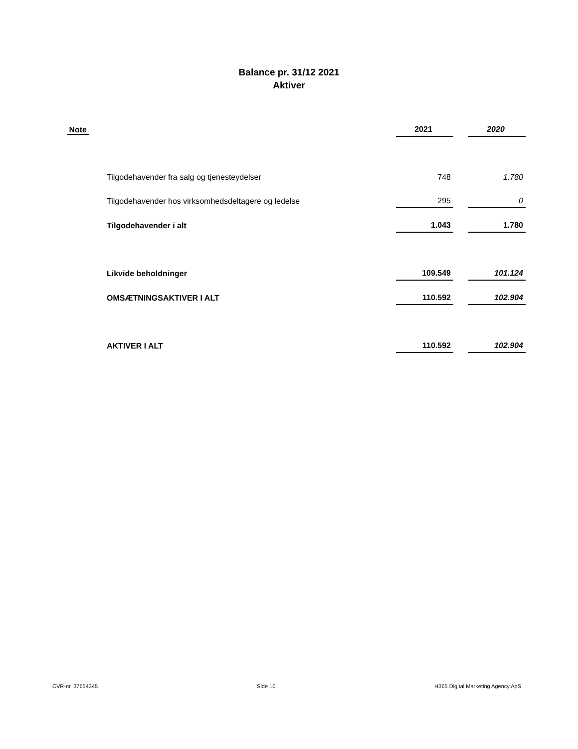Balance pr. 31/12 2021
Aktiver
| Note | | 2021 | | 2020 |
| | Tilgodehavender fra salg og tjenesteydelser | 748 | | 1.780 |
| | Tilgodehavender hos virksomhedsdeltagere og ledelse | 295 | | 0 |
| | Tilgodehavender i alt | 1.043 | | 1.780 |
| | Likvide beholdninger | 109.549 | | 101.124 |
| | OMSÆTNINGSAKTIVER I ALT | 110.592 | | 102.904 |
| | AKTIVER I ALT | 110.592 | | 102.904 |
CVR-nr. 37654345 Side 10 H365 Digital Marketing Agency ApS